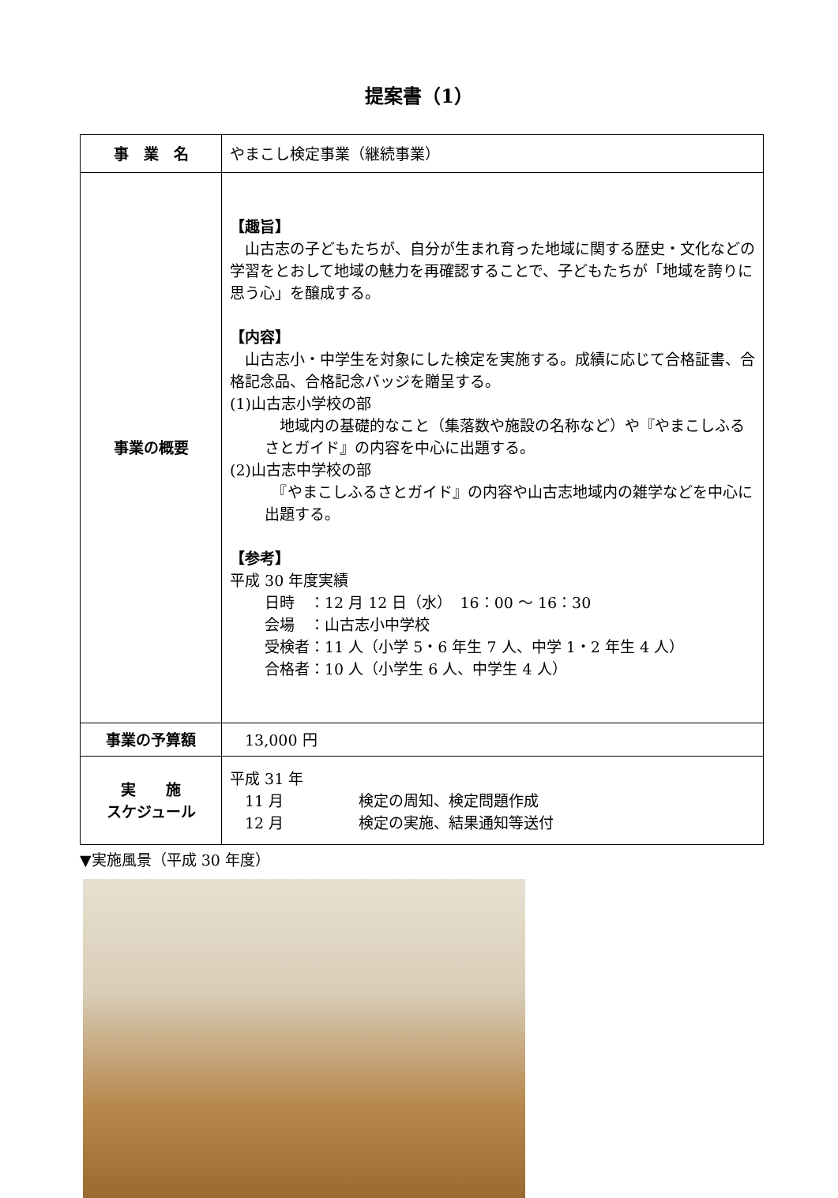提案書（1）
| 事 業 名 | やまこし検定事業（継続事業） |
| 事業の概要 | 【趣旨】 山古志の子どもたちが、自分が生まれ育った地域に関する歴史・文化などの学習をとおして地域の魅力を再確認することで、子どもたちが「地域を誇りに思う心」を醸成する。 【内容】 山古志小・中学生を対象にした検定を実施する。成績に応じて合格証書、合格記念品、合格記念バッジを贈呈する。 (1)山古志小学校の部 地域内の基礎的なこと（集落数や施設の名称など）や『やまこしふるさとガイド』の内容を中心に出題する。 (2)山古志中学校の部 『やまこしふるさとガイド』の内容や山古志地域内の雑学などを中心に出題する。 【参考】 平成 30 年度実績 日時 ：12 月 12 日（水） 16：00 ～ 16：30 会場 ：山古志小中学校 受検者：11 人（小学 5・6 年生 7 人、中学 1・2 年生 4 人） 合格者：10 人（小学生 6 人、中学生 4 人） |
| 事業の予算額 | 13,000 円 |
| 実 施 スケジュール | 平成 31 年 11 月 検定の周知、検定問題作成 12 月 検定の実施、結果通知等送付 |
▼実施風景（平成 30 年度）